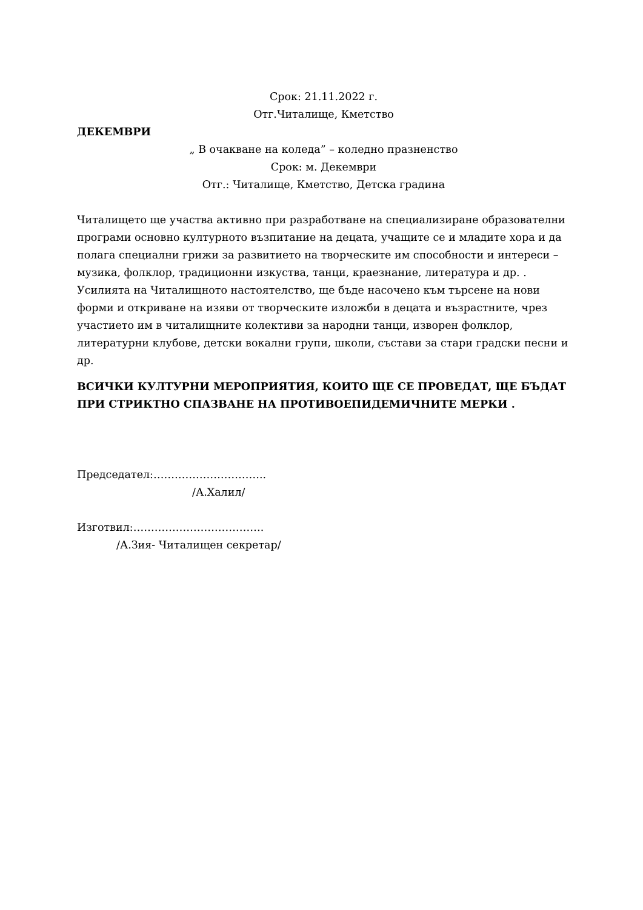Срок: 21.11.2022 г.
Отг.Читалище, Кметство
ДЕКЕМВРИ
„ В очакване на коледа” – коледно празненство
Срок: м. Декември
Отг.: Читалище, Кметство, Детска градина
Читалището ще участва активно при разработване на специализиране образователни програми основно културното възпитание на децата, учащите се и младите хора и да полага специални грижи за развитието на творческите им способности и интереси – музика, фолклор, традиционни изкуства, танци, краезнание, литература и др. . Усилията на Читалищното настоятелство, ще бъде насочено към търсене на нови форми и откриване на изяви от творческите изложби в децата и възрастните, чрез участието им в читалищните колективи за народни танци, изворен фолклор, литературни клубове, детски вокални групи, школи, състави за стари градски песни и др.
ВСИЧКИ КУЛТУРНИ МЕРОПРИЯТИЯ, КОИТО ЩЕ СЕ ПРОВЕДАТ, ЩЕ БЪДАТ ПРИ СТРИКТНО СПАЗВАНЕ НА ПРОТИВОЕПИДЕМИЧНИТЕ МЕРКИ .
Председател:…………………………..
/А.Халил/
Изготвил:……………………………….
/А.Зия- Читалищен секретар/